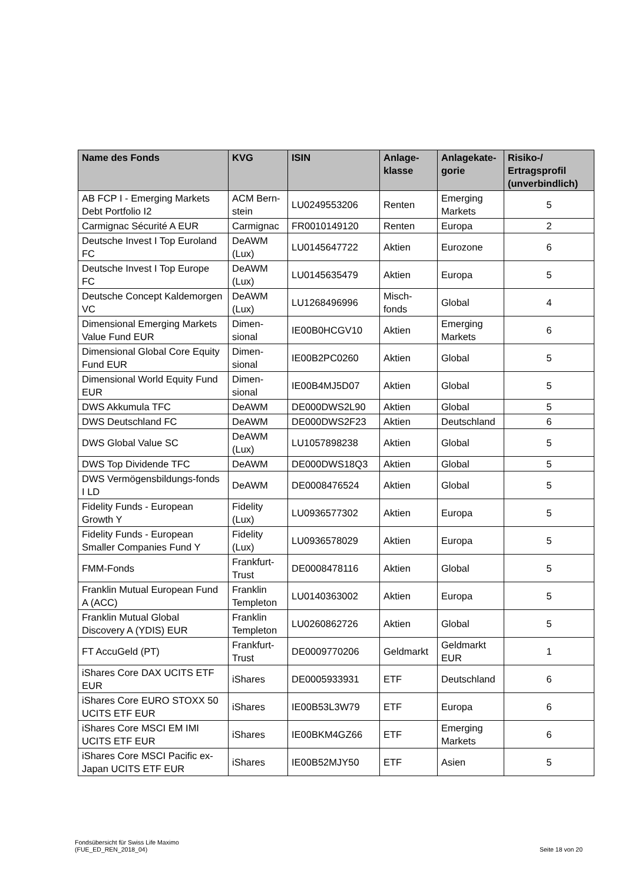| Name des Fonds | KVG | ISIN | Anlage-klasse | Anlagekate-gorie | Risiko-/ Ertragsprofil (unverbindlich) |
| --- | --- | --- | --- | --- | --- |
| AB FCP I - Emerging Markets Debt Portfolio I2 | ACM Bern-stein | LU0249553206 | Renten | Emerging Markets | 5 |
| Carmignac Sécurité A EUR | Carmignac | FR0010149120 | Renten | Europa | 2 |
| Deutsche Invest I Top Euroland FC | DeAWM (Lux) | LU0145647722 | Aktien | Eurozone | 6 |
| Deutsche Invest I Top Europe FC | DeAWM (Lux) | LU0145635479 | Aktien | Europa | 5 |
| Deutsche Concept Kaldemorgen VC | DeAWM (Lux) | LU1268496996 | Misch-fonds | Global | 4 |
| Dimensional Emerging Markets Value Fund EUR | Dimen-sional | IE00B0HCGV10 | Aktien | Emerging Markets | 6 |
| Dimensional Global Core Equity Fund EUR | Dimen-sional | IE00B2PC0260 | Aktien | Global | 5 |
| Dimensional World Equity Fund EUR | Dimen-sional | IE00B4MJ5D07 | Aktien | Global | 5 |
| DWS Akkumula TFC | DeAWM | DE000DWS2L90 | Aktien | Global | 5 |
| DWS Deutschland FC | DeAWM | DE000DWS2F23 | Aktien | Deutschland | 6 |
| DWS Global Value SC | DeAWM (Lux) | LU1057898238 | Aktien | Global | 5 |
| DWS Top Dividende TFC | DeAWM | DE000DWS18Q3 | Aktien | Global | 5 |
| DWS Vermögensbildungs-fonds I LD | DeAWM | DE0008476524 | Aktien | Global | 5 |
| Fidelity Funds - European Growth Y | Fidelity (Lux) | LU0936577302 | Aktien | Europa | 5 |
| Fidelity Funds - European Smaller Companies Fund Y | Fidelity (Lux) | LU0936578029 | Aktien | Europa | 5 |
| FMM-Fonds | Frankfurt-Trust | DE0008478116 | Aktien | Global | 5 |
| Franklin Mutual European Fund A (ACC) | Franklin Templeton | LU0140363002 | Aktien | Europa | 5 |
| Franklin Mutual Global Discovery A (YDIS) EUR | Franklin Templeton | LU0260862726 | Aktien | Global | 5 |
| FT AccuGeld (PT) | Frankfurt-Trust | DE0009770206 | Geldmarkt | Geldmarkt EUR | 1 |
| iShares Core DAX UCITS ETF EUR | iShares | DE0005933931 | ETF | Deutschland | 6 |
| iShares Core EURO STOXX 50 UCITS ETF EUR | iShares | IE00B53L3W79 | ETF | Europa | 6 |
| iShares Core MSCI EM IMI UCITS ETF EUR | iShares | IE00BKM4GZ66 | ETF | Emerging Markets | 6 |
| iShares Core MSCI Pacific ex-Japan UCITS ETF EUR | iShares | IE00B52MJY50 | ETF | Asien | 5 |
Fondsübersicht für Swiss Life Maximo
(FUE_ED_REN_2018_04)
Seite 18 von 20